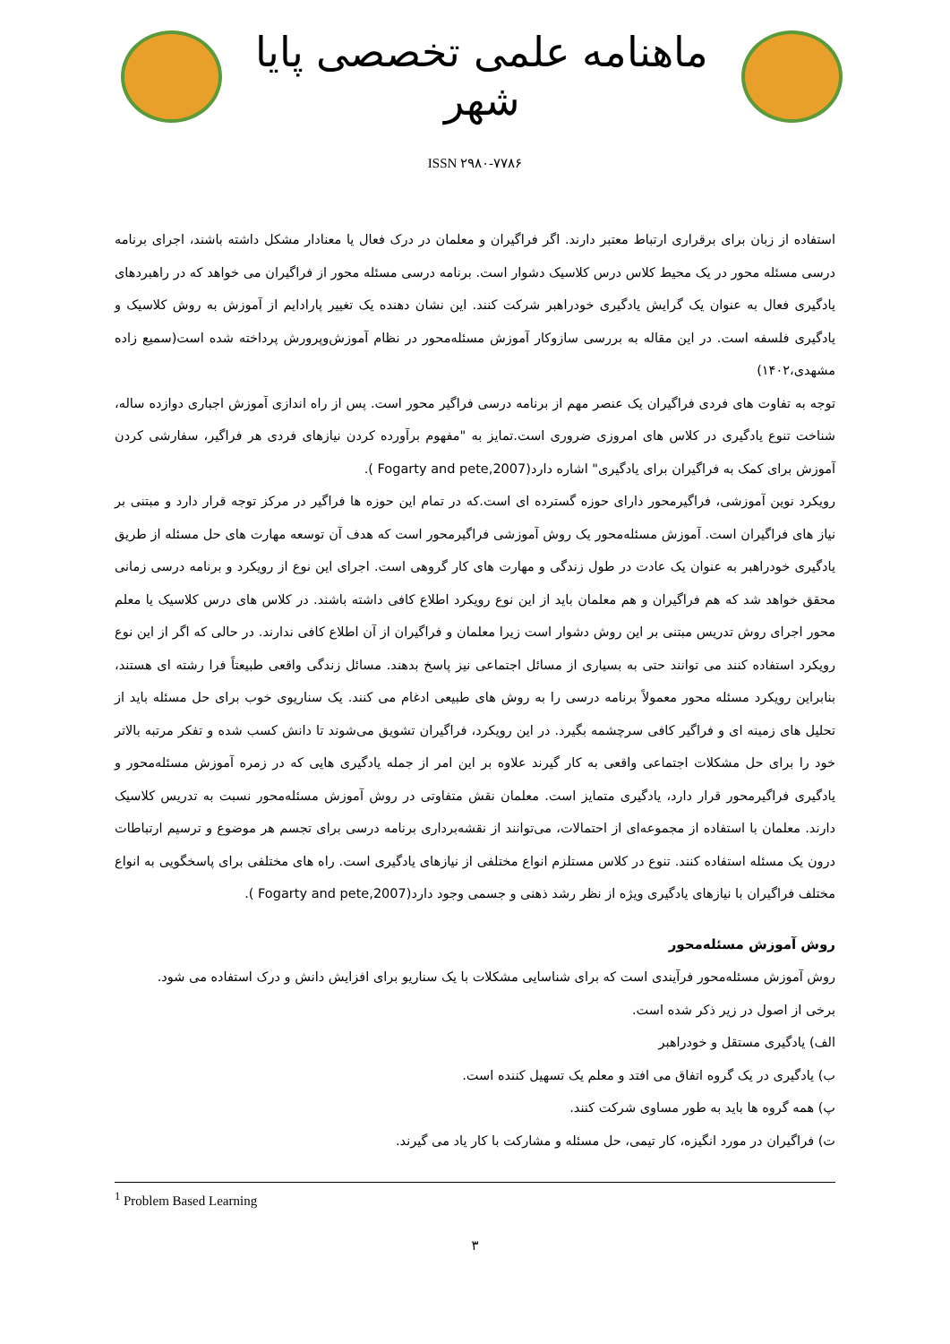ماهنامه علمی تخصصی پایا شهر
ISSN ۲۹۸۰-۷۷۸۶
استفاده از زبان برای برقراری ارتباط معتبر دارند. اگر فراگیران و معلمان در درک فعال یا معنادار مشکل داشته باشند، اجرای برنامه درسی مسئله محور در یک محیط کلاس درس کلاسیک دشوار است. برنامه درسی مسئله محور از فراگیران می خواهد که در راهبردهای یادگیری فعال به عنوان یک گرایش یادگیری خودراهبر شرکت کنند. این نشان دهنده یک تغییر پارادایم از آموزش به روش کلاسیک و یادگیری فلسفه است. در این مقاله به بررسی سازوکار آموزش مسئله‌محور در نظام آموزش‌وپرورش پرداخته شده است(سمیع زاده مشهدی،۱۴۰۲)
توجه به تفاوت های فردی فراگیران یک عنصر مهم از برنامه درسی فراگیر محور است. پس از راه اندازی آموزش اجباری دوازده ساله، شناخت تنوع یادگیری در کلاس های امروزی ضروری است.تمایز به "مفهوم برآورده کردن نیازهای فردی هر فراگیر، سفارشی کردن آموزش برای کمک به فراگیران برای یادگیری" اشاره دارد(Fogarty and pete,2007 ).
رویکرد نوین آموزشی، فراگیرمحور دارای حوزه گسترده ای است.که در تمام این حوزه ها فراگیر در مرکز توجه قرار دارد و مبتنی بر نیاز های فراگیران است. آموزش مسئله‌محور یک روش آموزشی فراگیرمحور است که هدف آن توسعه مهارت های حل مسئله از طریق یادگیری خودراهبر به عنوان یک عادت در طول زندگی و مهارت های کار گروهی است. اجرای این نوع از رویکرد و برنامه درسی زمانی محقق خواهد شد که هم فراگیران و هم معلمان باید از این نوع رویکرد اطلاع کافی داشته باشند. در کلاس های درس کلاسیک یا معلم محور اجرای روش تدریس مبتنی بر این روش دشوار است زیرا معلمان و فراگیران از آن اطلاع کافی ندارند. در حالی که اگر از این نوع رویکرد استفاده کنند می توانند حتی به بسیاری از مسائل اجتماعی نیز پاسخ بدهند. مسائل زندگی واقعی طبیعتاً فرا رشته ای هستند، بنابراین رویکرد مسئله محور معمولاً برنامه درسی را به روش های طبیعی ادغام می کنند. یک سناریوی خوب برای حل مسئله باید از تحلیل های زمینه ای و فراگیر کافی سرچشمه بگیرد. در این رویکرد، فراگیران تشویق می‌شوند تا دانش کسب شده و تفکر مرتبه بالاتر خود را برای حل مشکلات اجتماعی واقعی به کار گیرند علاوه بر این امر از جمله یادگیری هایی که در زمره آموزش مسئله‌محور و یادگیری فراگیرمحور قرار دارد، یادگیری متمایز است. معلمان نقش متفاوتی در روش آموزش مسئله‌محور نسبت به تدریس کلاسیک دارند. معلمان با استفاده از مجموعه‌ای از احتمالات، می‌توانند از نقشه‌برداری برنامه درسی برای تجسم هر موضوع و ترسیم ارتباطات درون یک مسئله استفاده کنند. تنوع در کلاس مستلزم انواع مختلفی از نیازهای یادگیری است. راه های مختلفی برای پاسخگویی به انواع مختلف فراگیران با نیازهای یادگیری ویژه از نظر رشد ذهنی و جسمی وجود دارد(Fogarty and pete,2007 ).
روش آموزش مسئله‌محور
روش آموزش مسئله‌محور فرآیندی است که برای شناسایی مشکلات با یک سناریو برای افزایش دانش و درک استفاده می شود.
برخی از اصول در زیر ذکر شده است.
الف) یادگیری مستقل و خودراهبر
ب) یادگیری در یک گروه اتفاق می افتد و معلم یک تسهیل کننده است.
پ) همه گروه ها باید به طور مساوی شرکت کنند.
ت) فراگیران در مورد انگیزه، کار تیمی، حل مسئله و مشارکت با کار یاد می گیرند.
<sup>1</sup> Problem Based Learning
۳